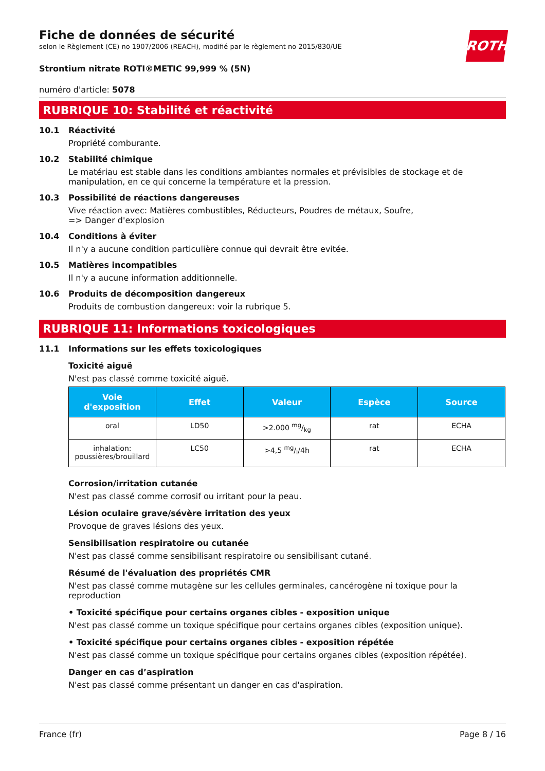ROTH
Fiche de données de sécurité
selon le Règlement (CE) no 1907/2006 (REACH), modifié par le règlement no 2015/830/UE
Strontium nitrate ROTI®METIC 99,999 % (5N)
numéro d'article: 5078
RUBRIQUE 10: Stabilité et réactivité
10.1 Réactivité
Propriété comburante.
10.2 Stabilité chimique
Le matériau est stable dans les conditions ambiantes normales et prévisibles de stockage et de manipulation, en ce qui concerne la température et la pression.
10.3 Possibilité de réactions dangereuses
Vive réaction avec: Matières combustibles, Réducteurs, Poudres de métaux, Soufre,
=> Danger d'explosion
10.4 Conditions à éviter
Il n'y a aucune condition particulière connue qui devrait être evitée.
10.5 Matières incompatibles
Il n'y a aucune information additionnelle.
10.6 Produits de décomposition dangereux
Produits de combustion dangereux: voir la rubrique 5.
RUBRIQUE 11: Informations toxicologiques
11.1 Informations sur les effets toxicologiques
Toxicité aiguë
N'est pas classé comme toxicité aiguë.
| Voie d'exposition | Effet | Valeur | Espèce | Source |
| --- | --- | --- | --- | --- |
| oral | LD50 | >2.000 mg/kg | rat | ECHA |
| inhalation: poussières/brouillard | LC50 | >4,5 mg/l/4h | rat | ECHA |
Corrosion/irritation cutanée
N'est pas classé comme corrosif ou irritant pour la peau.
Lésion oculaire grave/sévère irritation des yeux
Provoque de graves lésions des yeux.
Sensibilisation respiratoire ou cutanée
N'est pas classé comme sensibilisant respiratoire ou sensibilisant cutané.
Résumé de l'évaluation des propriétés CMR
N'est pas classé comme mutagène sur les cellules germinales, cancérogène ni toxique pour la reproduction
• Toxicité spécifique pour certains organes cibles - exposition unique
N'est pas classé comme un toxique spécifique pour certains organes cibles (exposition unique).
• Toxicité spécifique pour certains organes cibles - exposition répétée
N'est pas classé comme un toxique spécifique pour certains organes cibles (exposition répétée).
Danger en cas d’aspiration
N'est pas classé comme présentant un danger en cas d'aspiration.
France (fr) Page 8 / 16